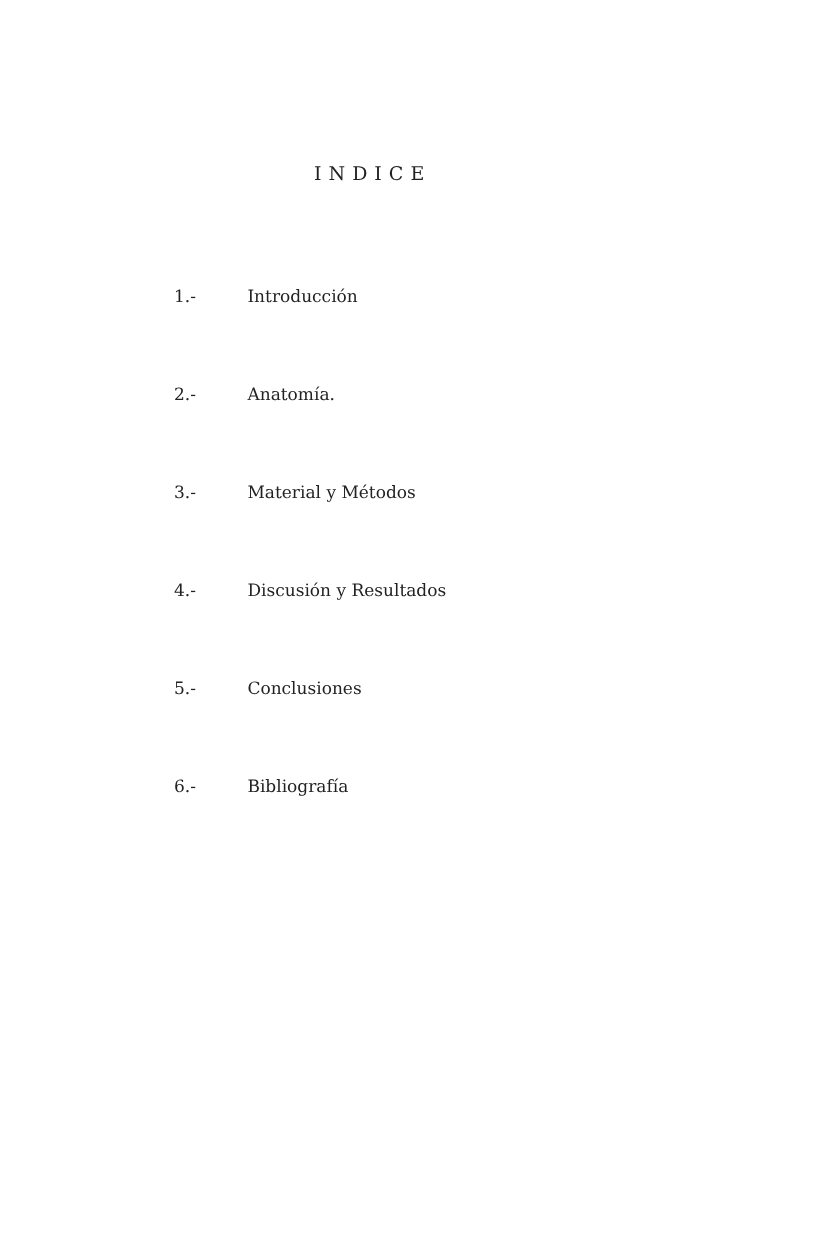INDICE
1.- Introducción
2.- Anatomía.
3.- Material y Métodos
4.- Discusión y Resultados
5.- Conclusiones
6.- Bibliografía